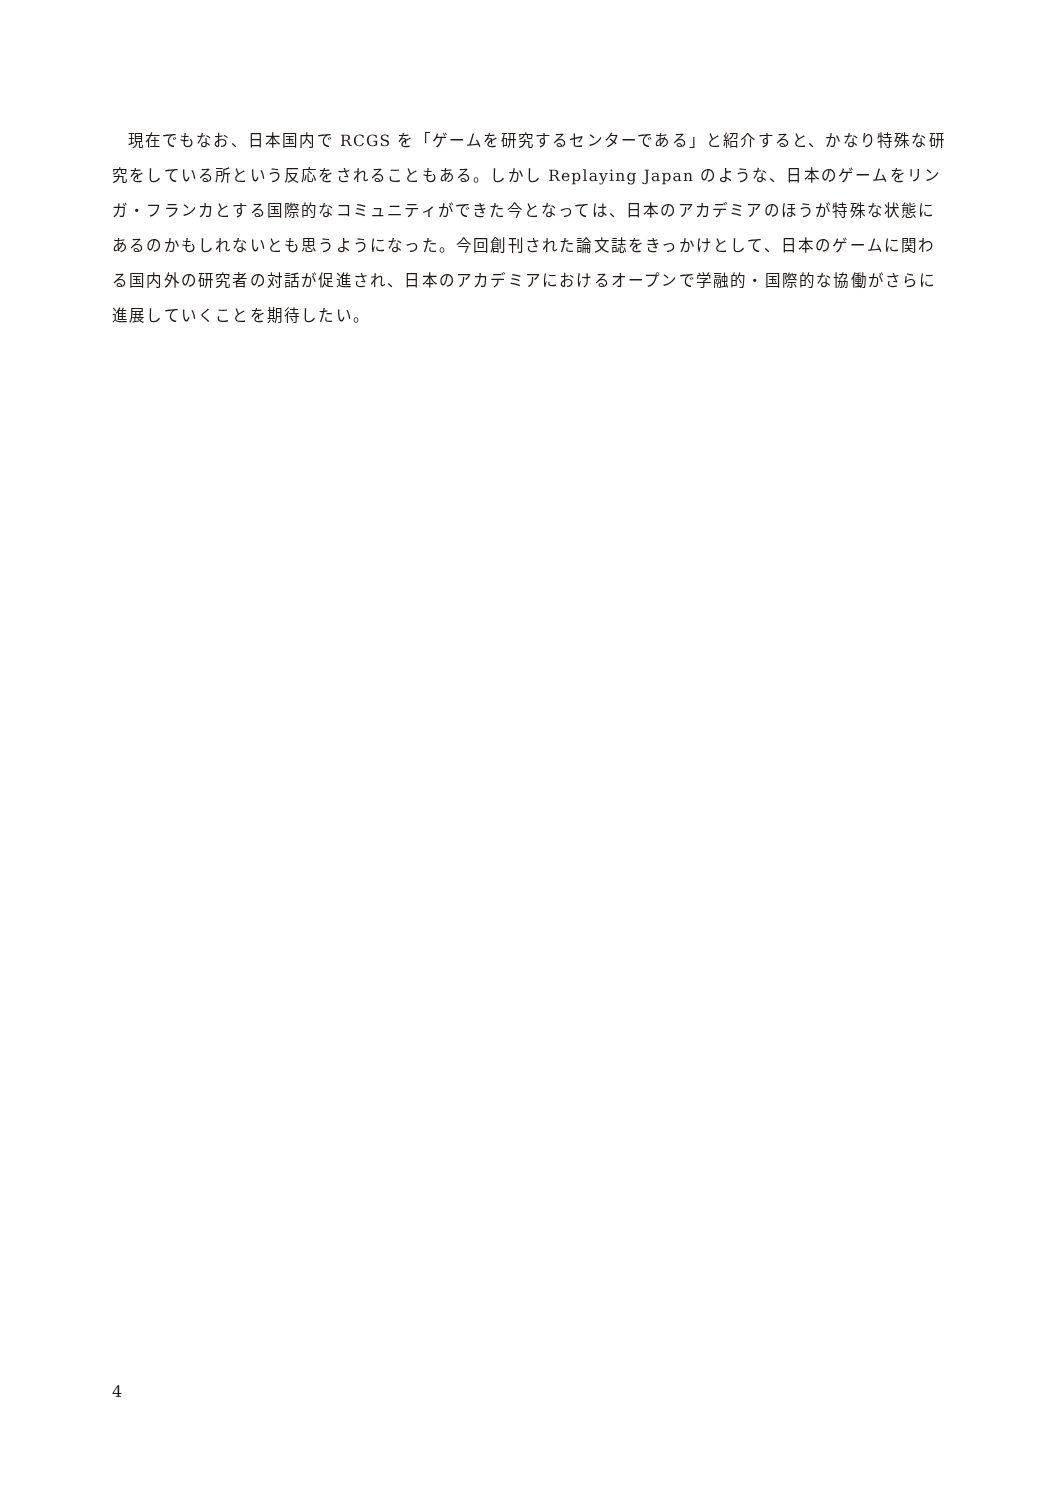現在でもなお、日本国内で RCGS を「ゲームを研究するセンターである」と紹介すると、かなり特殊な研究をしている所という反応をされることもある。しかし Replaying Japan のような、日本のゲームをリンガ・フランカとする国際的なコミュニティができた今となっては、日本のアカデミアのほうが特殊な状態にあるのかもしれないとも思うようになった。今回創刊された論文誌をきっかけとして、日本のゲームに関わる国内外の研究者の対話が促進され、日本のアカデミアにおけるオープンで学融的・国際的な協働がさらに進展していくことを期待したい。
4